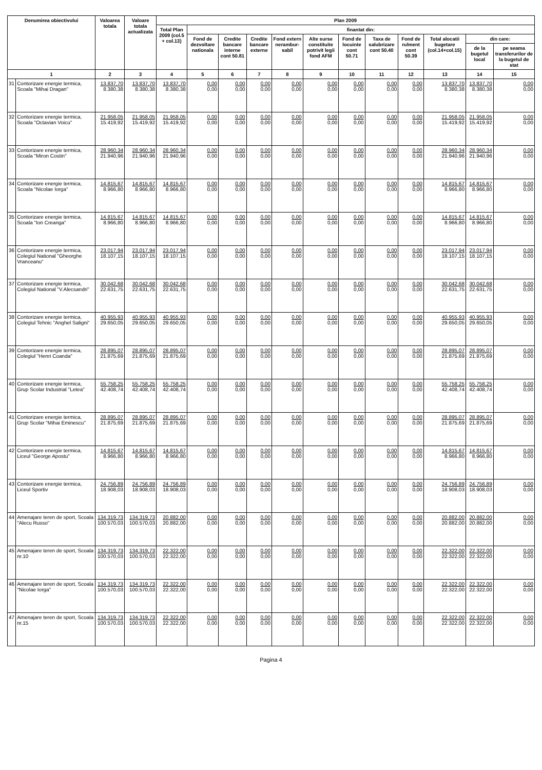| Denumirea obiectivului | | Valoarea totala | Valoare totala actualizata | Plan 2009 | | | | | | | | | | | |
| --- | --- | --- | --- | --- | --- | --- | --- | --- | --- | --- | --- | --- | --- | --- | --- |
| | | | | Total Plan 2009 (col.5 + col.13) | finantat din: | | | | | | | | | | |
| | | | | | Fond de dezvoltare nationala | Credite bancare interne cont 50.81 | Credite bancare externe | Fond extern nerambur-sabil | Alte surse constituite potrivit legii fond AFM | Fond de locuinte cont 50.71 | Taxa de salubrizare cont 50.40 | Fond de rulment cont 50.39 | Total alocatii bugetare (col.14+col.15) | din care: | |
| | | | | | | | | | | | | | | de la bugetul local | pe seama transferurilor de la bugetul de stat |
| 1 | | 2 | 3 | 4 | 5 | 6 | 7 | 8 | 9 | 10 | 11 | 12 | 13 | 14 | 15 |
| 31 | Contorizare energie termica, Scoala "Mihai Dragan" | 13.837,70 8.380,38 | 13.837,70 8.380,38 | 13.837,70 8.380,38 | 0,00 0,00 | 0,00 0,00 | 0,00 0,00 | 0,00 0,00 | 0,00 0,00 | 0,00 0,00 | 0,00 0,00 | 0,00 0,00 | 13.837,70 8.380,38 | 13.837,70 8.380,38 | 0,00 0,00 |
| 32 | Contorizare energie termica, Scoala "Octavian Voicu" | 21.958,05 15.419,92 | 21.958,05 15.419,92 | 21.958,05 15.419,92 | 0,00 0,00 | 0,00 0,00 | 0,00 0,00 | 0,00 0,00 | 0,00 0,00 | 0,00 0,00 | 0,00 0,00 | 0,00 0,00 | 21.958,05 15.419,92 | 21.958,05 15.419,92 | 0,00 0,00 |
| 33 | Contorizare energie termica, Scoala "Miron Costin" | 28.960,34 21.940,96 | 28.960,34 21.940,96 | 28.960,34 21.940,96 | 0,00 0,00 | 0,00 0,00 | 0,00 0,00 | 0,00 0,00 | 0,00 0,00 | 0,00 0,00 | 0,00 0,00 | 0,00 0,00 | 28.960,34 21.940,96 | 28.960,34 21.940,96 | 0,00 0,00 |
| 34 | Contorizare energie termica, Scoala "Nicolae Iorga" | 14.815,67 8.966,80 | 14.815,67 8.966,80 | 14.815,67 8.966,80 | 0,00 0,00 | 0,00 0,00 | 0,00 0,00 | 0,00 0,00 | 0,00 0,00 | 0,00 0,00 | 0,00 0,00 | 0,00 0,00 | 14.815,67 8.966,80 | 14.815,67 8.966,80 | 0,00 0,00 |
| 35 | Contorizare energie termica, Scoala "Ion Creanga" | 14.815,67 8.966,80 | 14.815,67 8.966,80 | 14.815,67 8.966,80 | 0,00 0,00 | 0,00 0,00 | 0,00 0,00 | 0,00 0,00 | 0,00 0,00 | 0,00 0,00 | 0,00 0,00 | 0,00 0,00 | 14.815,67 8.966,80 | 14.815,67 8.966,80 | 0,00 0,00 |
| 36 | Contorizare energie termica, Colegiul National "Gheorghe Vranceanu" | 23.017,94 18.107,15 | 23.017,94 18.107,15 | 23.017,94 18.107,15 | 0,00 0,00 | 0,00 0,00 | 0,00 0,00 | 0,00 0,00 | 0,00 0,00 | 0,00 0,00 | 0,00 0,00 | 0,00 0,00 | 23.017,94 18.107,15 | 23.017,94 18.107,15 | 0,00 0,00 |
| 37 | Contorizare energie termica, Colegiul National "V.Alecsandri" | 30.042,68 22.631,75 | 30.042,68 22.631,75 | 30.042,68 22.631,75 | 0,00 0,00 | 0,00 0,00 | 0,00 0,00 | 0,00 0,00 | 0,00 0,00 | 0,00 0,00 | 0,00 0,00 | 0,00 0,00 | 30.042,68 22.631,75 | 30.042,68 22.631,75 | 0,00 0,00 |
| 38 | Contorizare energie termica, Colegiul Tehnic "Anghel Saligni" | 40.955,93 29.650,05 | 40.955,93 29.650,05 | 40.955,93 29.650,05 | 0,00 0,00 | 0,00 0,00 | 0,00 0,00 | 0,00 0,00 | 0,00 0,00 | 0,00 0,00 | 0,00 0,00 | 0,00 0,00 | 40.955,93 29.650,05 | 40.955,93 29.650,05 | 0,00 0,00 |
| 39 | Contorizare energie termica, Colegiul "Henri Coanda" | 28.895,07 21.875,69 | 28.895,07 21.875,69 | 28.895,07 21.875,69 | 0,00 0,00 | 0,00 0,00 | 0,00 0,00 | 0,00 0,00 | 0,00 0,00 | 0,00 0,00 | 0,00 0,00 | 0,00 0,00 | 28.895,07 21.875,69 | 28.895,07 21.875,69 | 0,00 0,00 |
| 40 | Contorizare energie termica, Grup Scolar Industrial "Letea" | 55.758,25 42.408,74 | 55.758,25 42.408,74 | 55.758,25 42.408,74 | 0,00 0,00 | 0,00 0,00 | 0,00 0,00 | 0,00 0,00 | 0,00 0,00 | 0,00 0,00 | 0,00 0,00 | 0,00 0,00 | 55.758,25 42.408,74 | 55.758,25 42.408,74 | 0,00 0,00 |
| 41 | Contorizare energie termica, Grup Scolar "Mihai Eminescu" | 28.895,07 21.875,69 | 28.895,07 21.875,69 | 28.895,07 21.875,69 | 0,00 0,00 | 0,00 0,00 | 0,00 0,00 | 0,00 0,00 | 0,00 0,00 | 0,00 0,00 | 0,00 0,00 | 0,00 0,00 | 28.895,07 21.875,69 | 28.895,07 21.875,69 | 0,00 0,00 |
| 42 | Contorizare energie termica, Liceul "George Apostu" | 14.815,67 8.966,80 | 14.815,67 8.966,80 | 14.815,67 8.966,80 | 0,00 0,00 | 0,00 0,00 | 0,00 0,00 | 0,00 0,00 | 0,00 0,00 | 0,00 0,00 | 0,00 0,00 | 0,00 0,00 | 14.815,67 8.966,80 | 14.815,67 8.966,80 | 0,00 0,00 |
| 43 | Contorizare energie termica, Liceul Sportiv | 24.756,89 18.908,03 | 24.756,89 18.908,03 | 24.756,89 18.908,03 | 0,00 0,00 | 0,00 0,00 | 0,00 0,00 | 0,00 0,00 | 0,00 0,00 | 0,00 0,00 | 0,00 0,00 | 0,00 0,00 | 24.756,89 18.908,03 | 24.756,89 18.908,03 | 0,00 0,00 |
| 44 | Amenajare teren de sport, Scoala "Alecu Russo" | 134.319,73 100.570,03 | 134.319,73 100.570,03 | 20.882,00 20.882,00 | 0,00 0,00 | 0,00 0,00 | 0,00 0,00 | 0,00 0,00 | 0,00 0,00 | 0,00 0,00 | 0,00 0,00 | 0,00 0,00 | 20.882,00 20.882,00 | 20.882,00 20.882,00 | 0,00 0,00 |
| 45 | Amenajare teren de sport, Scoala nr.10 | 134.319,73 100.570,03 | 134.319,73 100.570,03 | 22.322,00 22.322,00 | 0,00 0,00 | 0,00 0,00 | 0,00 0,00 | 0,00 0,00 | 0,00 0,00 | 0,00 0,00 | 0,00 0,00 | 0,00 0,00 | 22.322,00 22.322,00 | 22.322,00 22.322,00 | 0,00 0,00 |
| 46 | Amenajare teren de sport, Scoala "Nicolae Iorga" | 134.319,73 100.570,03 | 134.319,73 100.570,03 | 22.322,00 22.322,00 | 0,00 0,00 | 0,00 0,00 | 0,00 0,00 | 0,00 0,00 | 0,00 0,00 | 0,00 0,00 | 0,00 0,00 | 0,00 0,00 | 22.322,00 22.322,00 | 22.322,00 22.322,00 | 0,00 0,00 |
| 47 | Amenajare teren de sport, Scoala nr.15 | 134.319,73 100.570,03 | 134.319,73 100.570,03 | 22.322,00 22.322,00 | 0,00 0,00 | 0,00 0,00 | 0,00 0,00 | 0,00 0,00 | 0,00 0,00 | 0,00 0,00 | 0,00 0,00 | 0,00 0,00 | 22.322,00 22.322,00 | 22.322,00 22.322,00 | 0,00 0,00 |
Pagina 4